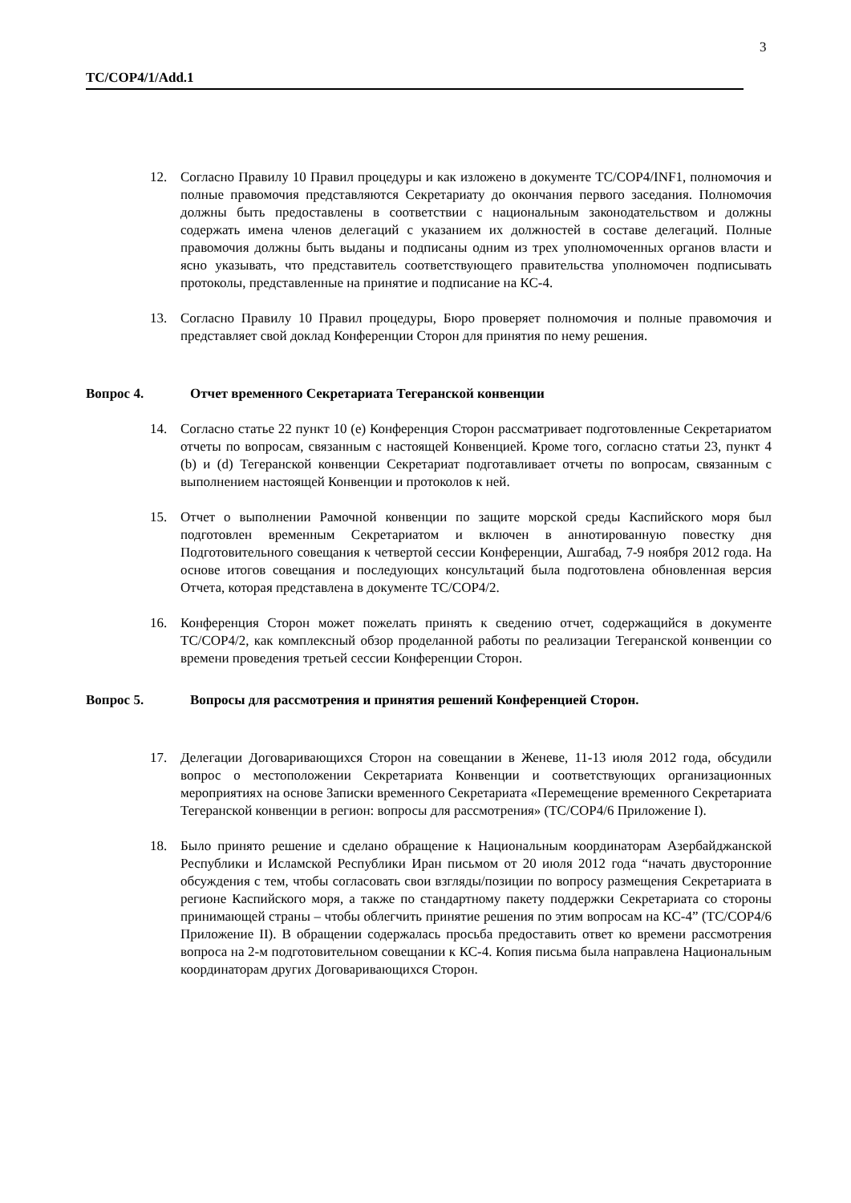3
TC/COP4/1/Add.1
12. Согласно Правилу 10 Правил процедуры и как изложено в документе TC/COP4/INF1, полномочия и полные правомочия представляются Секретариату до окончания первого заседания. Полномочия должны быть предоставлены в соответствии с национальным законодательством и должны содержать имена членов делегаций с указанием их должностей в составе делегаций. Полные правомочия должны быть выданы и подписаны одним из трех уполномоченных органов власти и ясно указывать, что представитель соответствующего правительства уполномочен подписывать протоколы, представленные на принятие и подписание на КС-4.
13. Согласно Правилу 10 Правил процедуры, Бюро проверяет полномочия и полные правомочия и представляет свой доклад Конференции Сторон для принятия по нему решения.
Вопрос 4. Отчет временного Секретариата Тегеранской конвенции
14. Согласно статье 22 пункт 10 (e) Конференция Сторон рассматривает подготовленные Секретариатом отчеты по вопросам, связанным с настоящей Конвенцией. Кроме того, согласно статьи 23, пункт 4 (b) и (d) Тегеранской конвенции Секретариат подготавливает отчеты по вопросам, связанным с выполнением настоящей Конвенции и протоколов к ней.
15. Отчет о выполнении Рамочной конвенции по защите морской среды Каспийского моря был подготовлен временным Секретариатом и включен в аннотированную повестку дня Подготовительного совещания к четвертой сессии Конференции, Ашгабад, 7-9 ноября 2012 года. На основе итогов совещания и последующих консультаций была подготовлена обновленная версия Отчета, которая представлена в документе TC/COP4/2.
16. Конференция Сторон может пожелать принять к сведению отчет, содержащийся в документе TC/COP4/2, как комплексный обзор проделанной работы по реализации Тегеранской конвенции со времени проведения третьей сессии Конференции Сторон.
Вопрос 5. Вопросы для рассмотрения и принятия решений Конференцией Сторон.
17. Делегации Договаривающихся Сторон на совещании в Женеве, 11-13 июля 2012 года, обсудили вопрос о местоположении Секретариата Конвенции и соответствующих организационных мероприятиях на основе Записки временного Секретариата «Перемещение временного Секретариата Тегеранской конвенции в регион: вопросы для рассмотрения» (TC/COP4/6 Приложение I).
18. Было принято решение и сделано обращение к Национальным координаторам Азербайджанской Республики и Исламской Республики Иран письмом от 20 июля 2012 года “начать двусторонние обсуждения с тем, чтобы согласовать свои взгляды/позиции по вопросу размещения Секретариата в регионе Каспийского моря, а также по стандартному пакету поддержки Секретариата со стороны принимающей страны – чтобы облегчить принятие решения по этим вопросам на КС-4” (TC/COP4/6 Приложение II). В обращении содержалась просьба предоставить ответ ко времени рассмотрения вопроса на 2-м подготовительном совещании к КС-4. Копия письма была направлена Национальным координаторам других Договаривающихся Сторон.